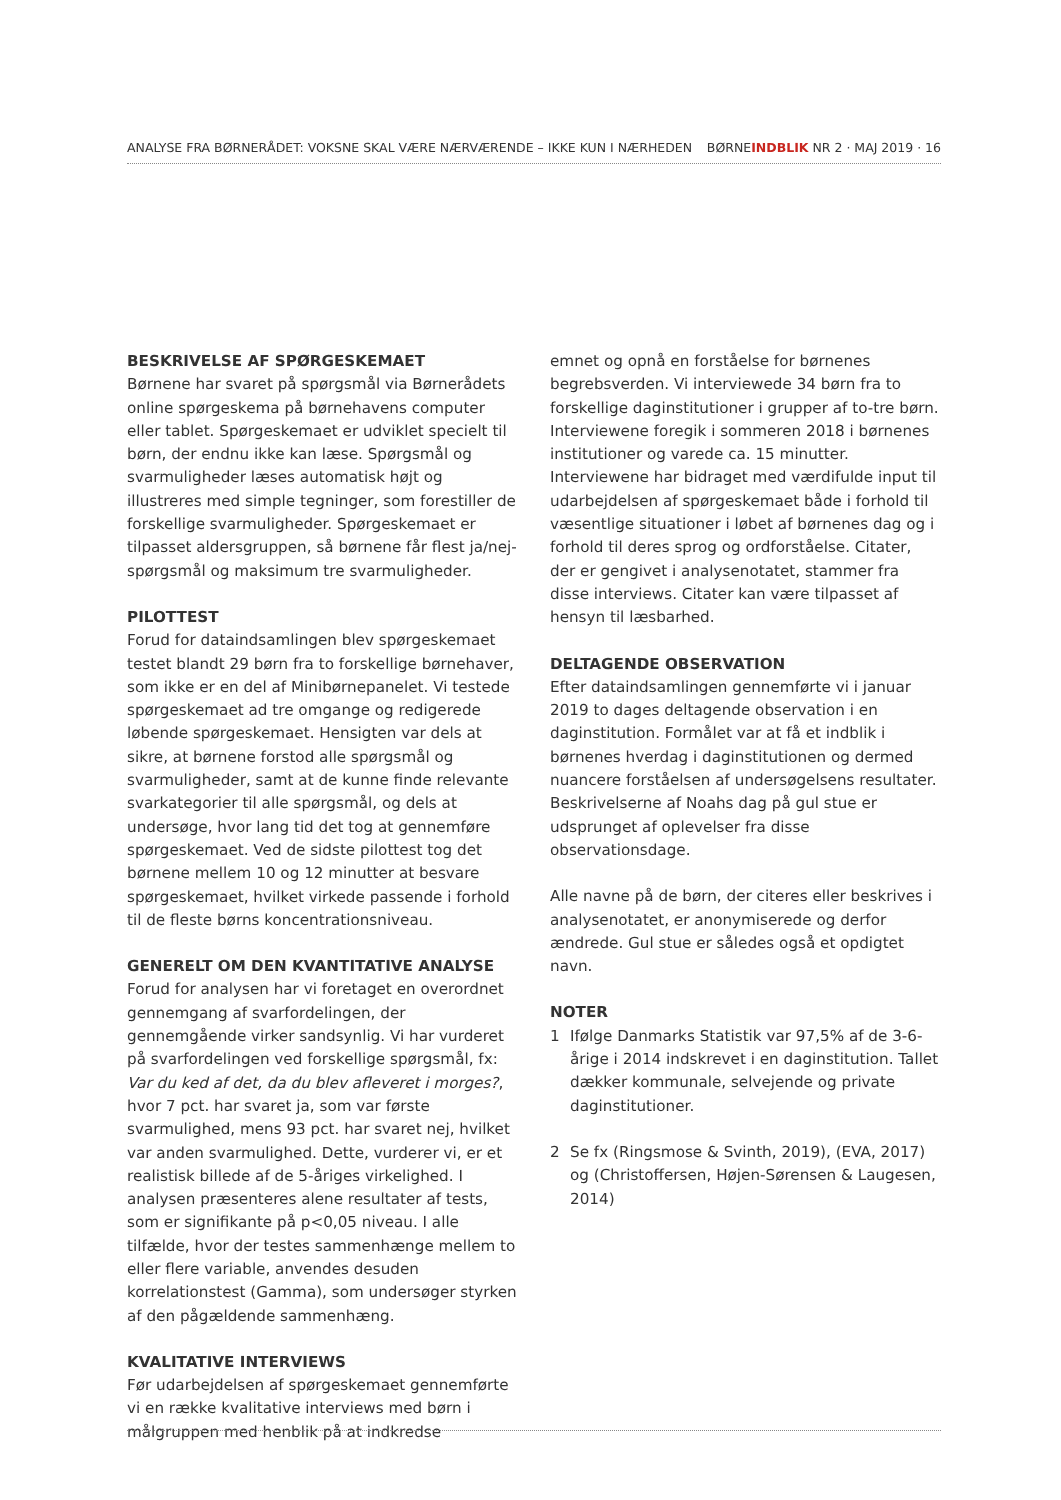ANALYSE FRA BØRNERÅDET: VOKSNE SKAL VÆRE NÆRVÆRENDE – IKKE KUN I NÆRHEDEN BØRNEINDBLIK NR 2 · MAJ 2019 · 16
BESKRIVELSE AF SPØRGESKEMAET
Børnene har svaret på spørgsmål via Børnerådets online spørgeskema på børnehavens computer eller tablet. Spørgeskemaet er udviklet specielt til børn, der endnu ikke kan læse. Spørgsmål og svarmuligheder læses automatisk højt og illustreres med simple tegninger, som forestiller de forskellige svarmuligheder. Spørgeskemaet er tilpasset aldersgruppen, så børnene får flest ja/nej-spørgsmål og maksimum tre svarmuligheder.
PILOTTEST
Forud for dataindsamlingen blev spørgeskemaet testet blandt 29 børn fra to forskellige børnehaver, som ikke er en del af Minibørnepanelet. Vi testede spørgeskemaet ad tre omgange og redigerede løbende spørgeskemaet. Hensigten var dels at sikre, at børnene forstod alle spørgsmål og svarmuligheder, samt at de kunne finde relevante svarkategorier til alle spørgsmål, og dels at undersøge, hvor lang tid det tog at gennemføre spørgeskemaet. Ved de sidste pilottest tog det børnene mellem 10 og 12 minutter at besvare spørgeskemaet, hvilket virkede passende i forhold til de fleste børns koncentrationsniveau.
GENERELT OM DEN KVANTITATIVE ANALYSE
Forud for analysen har vi foretaget en overordnet gennemgang af svarfordelingen, der gennemgående virker sandsynlig. Vi har vurderet på svarfordelingen ved forskellige spørgsmål, fx: Var du ked af det, da du blev afleveret i morges?, hvor 7 pct. har svaret ja, som var første svarmulighed, mens 93 pct. har svaret nej, hvilket var anden svarmulighed. Dette, vurderer vi, er et realistisk billede af de 5-åriges virkelighed. I analysen præsenteres alene resultater af tests, som er signifikante på p<0,05 niveau. I alle tilfælde, hvor der testes sammenhænge mellem to eller flere variable, anvendes desuden korrelationstest (Gamma), som undersøger styrken af den pågældende sammenhæng.
KVALITATIVE INTERVIEWS
Før udarbejdelsen af spørgeskemaet gennemførte vi en række kvalitative interviews med børn i målgruppen med henblik på at indkredse
emnet og opnå en forståelse for børnenes begrebsverden. Vi interviewede 34 børn fra to forskellige daginstitutioner i grupper af to-tre børn. Interviewene foregik i sommeren 2018 i børnenes institutioner og varede ca. 15 minutter. Interviewene har bidraget med værdifulde input til udarbejdelsen af spørgeskemaet både i forhold til væsentlige situationer i løbet af børnenes dag og i forhold til deres sprog og ordforståelse. Citater, der er gengivet i analysenotatet, stammer fra disse interviews. Citater kan være tilpasset af hensyn til læsbarhed.
DELTAGENDE OBSERVATION
Efter dataindsamlingen gennemførte vi i januar 2019 to dages deltagende observation i en daginstitution. Formålet var at få et indblik i børnenes hverdag i daginstitutionen og dermed nuancere forståelsen af undersøgelsens resultater. Beskrivelserne af Noahs dag på gul stue er udsprunget af oplevelser fra disse observationsdage.
Alle navne på de børn, der citeres eller beskrives i analysenotatet, er anonymiserede og derfor ændrede. Gul stue er således også et opdigtet navn.
NOTER
1 Ifølge Danmarks Statistik var 97,5% af de 3-6-årige i 2014 indskrevet i en daginstitution. Tallet dækker kommunale, selvejende og private daginstitutioner.
2 Se fx (Ringsmose & Svinth, 2019), (EVA, 2017) og (Christoffersen, Højen-Sørensen & Laugesen, 2014)